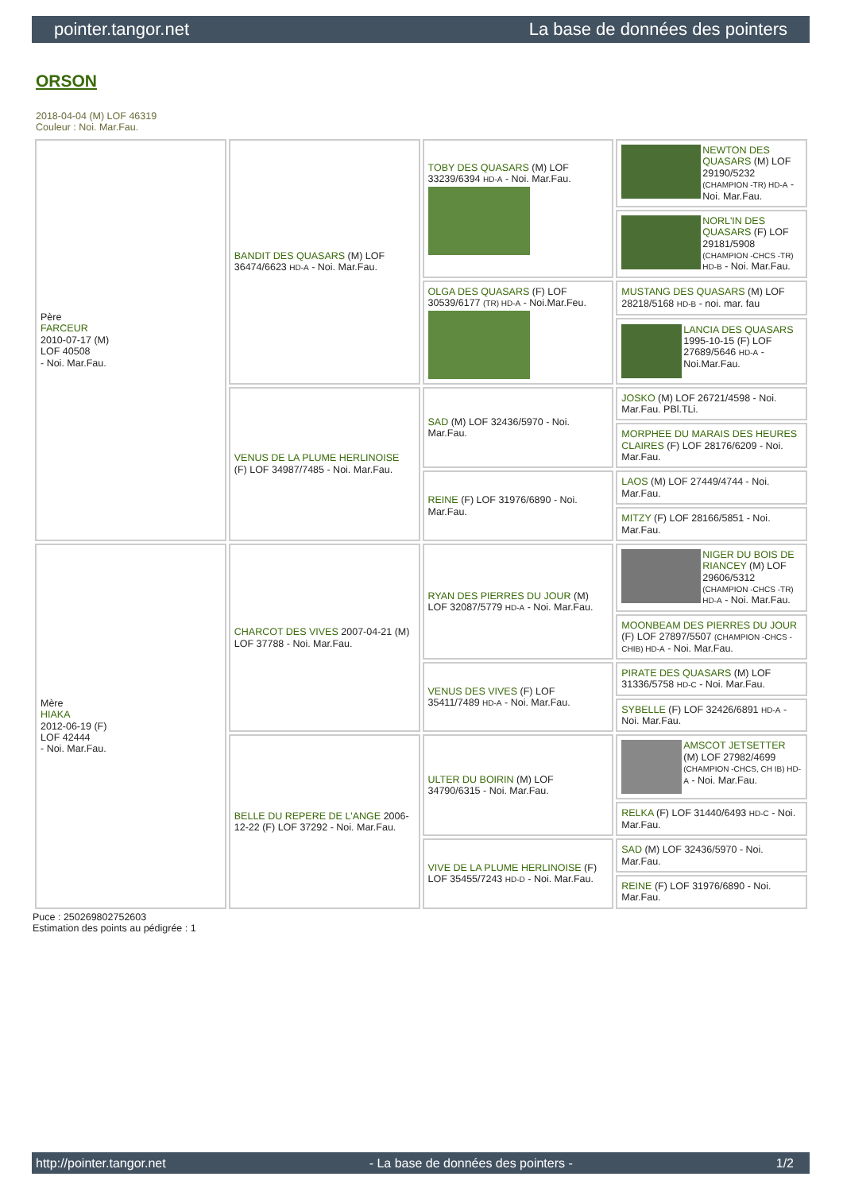pointer.tangor.net La base de données des pointers
ORSON
2018-04-04 (M) LOF 46319
Couleur : Noi. Mar.Fau.
| Père FARCEUR 2010-07-17 (M) LOF 40508 - Noi. Mar.Fau. | BANDIT DES QUASARS (M) LOF 36474/6623 HD-A - Noi. Mar.Fau. | TOBY DES QUASARS (M) LOF 33239/6394 HD-A - Noi. Mar.Fau. | NEWTON DES QUASARS (M) LOF 29190/5232 (CHAMPION -TR) HD-A - Noi. Mar.Fau. |
| | | | NORL'IN DES QUASARS (F) LOF 29181/5908 (CHAMPION -CHCS -TR) HD-B - Noi. Mar.Fau. |
| | | OLGA DES QUASARS (F) LOF 30539/6177 (TR) HD-A - Noi.Mar.Feu. | MUSTANG DES QUASARS (M) LOF 28218/5168 HD-B - noi. mar. fau |
| | | | LANCIA DES QUASARS 1995-10-15 (F) LOF 27689/5646 HD-A - Noi.Mar.Fau. |
| | VENUS DE LA PLUME HERLINOISE (F) LOF 34987/7485 - Noi. Mar.Fau. | SAD (M) LOF 32436/5970 - Noi. Mar.Fau. | JOSKO (M) LOF 26721/4598 - Noi. Mar.Fau. PBl.TLi. |
| | | | MORPHEE DU MARAIS DES HEURES CLAIRES (F) LOF 28176/6209 - Noi. Mar.Fau. |
| | | REINE (F) LOF 31976/6890 - Noi. Mar.Fau. | LAOS (M) LOF 27449/4744 - Noi. Mar.Fau. |
| | | | MITZY (F) LOF 28166/5851 - Noi. Mar.Fau. |
| Mère HIAKA 2012-06-19 (F) LOF 42444 - Noi. Mar.Fau. | CHARCOT DES VIVES 2007-04-21 (M) LOF 37788 - Noi. Mar.Fau. | RYAN DES PIERRES DU JOUR (M) LOF 32087/5779 HD-A - Noi. Mar.Fau. | NIGER DU BOIS DE RIANCEY (M) LOF 29606/5312 (CHAMPION -CHCS -TR) HD-A - Noi. Mar.Fau. |
| | | | MOONBEAM DES PIERRES DU JOUR (F) LOF 27897/5507 (CHAMPION -CHCS -CHIB) HD-A - Noi. Mar.Fau. |
| | | VENUS DES VIVES (F) LOF 35411/7489 HD-A - Noi. Mar.Fau. | PIRATE DES QUASARS (M) LOF 31336/5758 HD-C - Noi. Mar.Fau. |
| | | | SYBELLE (F) LOF 32426/6891 HD-A - Noi. Mar.Fau. |
| | BELLE DU REPERE DE L'ANGE 2006-12-22 (F) LOF 37292 - Noi. Mar.Fau. | ULTER DU BOIRIN (M) LOF 34790/6315 - Noi. Mar.Fau. | AMSCOT JETSETTER (M) LOF 27982/4699 (CHAMPION -CHCS, CH IB) HD-A - Noi. Mar.Fau. |
| | | | RELKA (F) LOF 31440/6493 HD-C - Noi. Mar.Fau. |
| | | VIVE DE LA PLUME HERLINOISE (F) LOF 35455/7243 HD-D - Noi. Mar.Fau. | SAD (M) LOF 32436/5970 - Noi. Mar.Fau. |
| | | | REINE (F) LOF 31976/6890 - Noi. Mar.Fau. |
Puce : 250269802752603
Estimation des points au pédigrée : 1
http://pointer.tangor.net - La base de données des pointers - 1/2